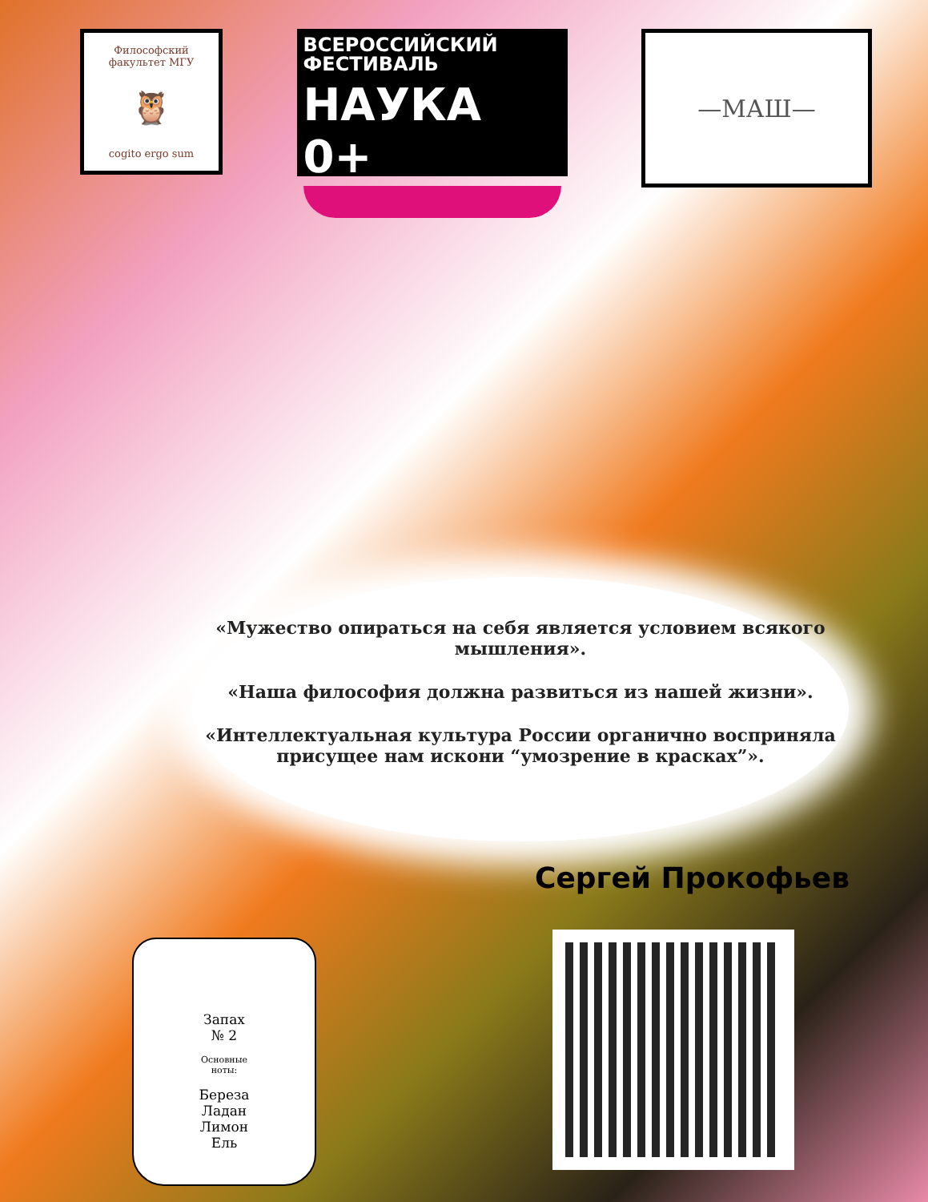Философский факультет МГУ
🦉
cogito ergo sum
ВСЕРОССИЙСКИЙ
ФЕСТИВАЛЬ
НАУКА 0+
—МАШ—
«Мужество опираться на себя является условием всякого мышления».
«Наша философия должна развиться из нашей жизни».
«Интеллектуальная культура России органично восприняла присущее нам искони “умозрение в красках”».
Сергей Прокофьев
Запах
№ 2
Основные
ноты:
Береза
Ладан
Лимон
Ель